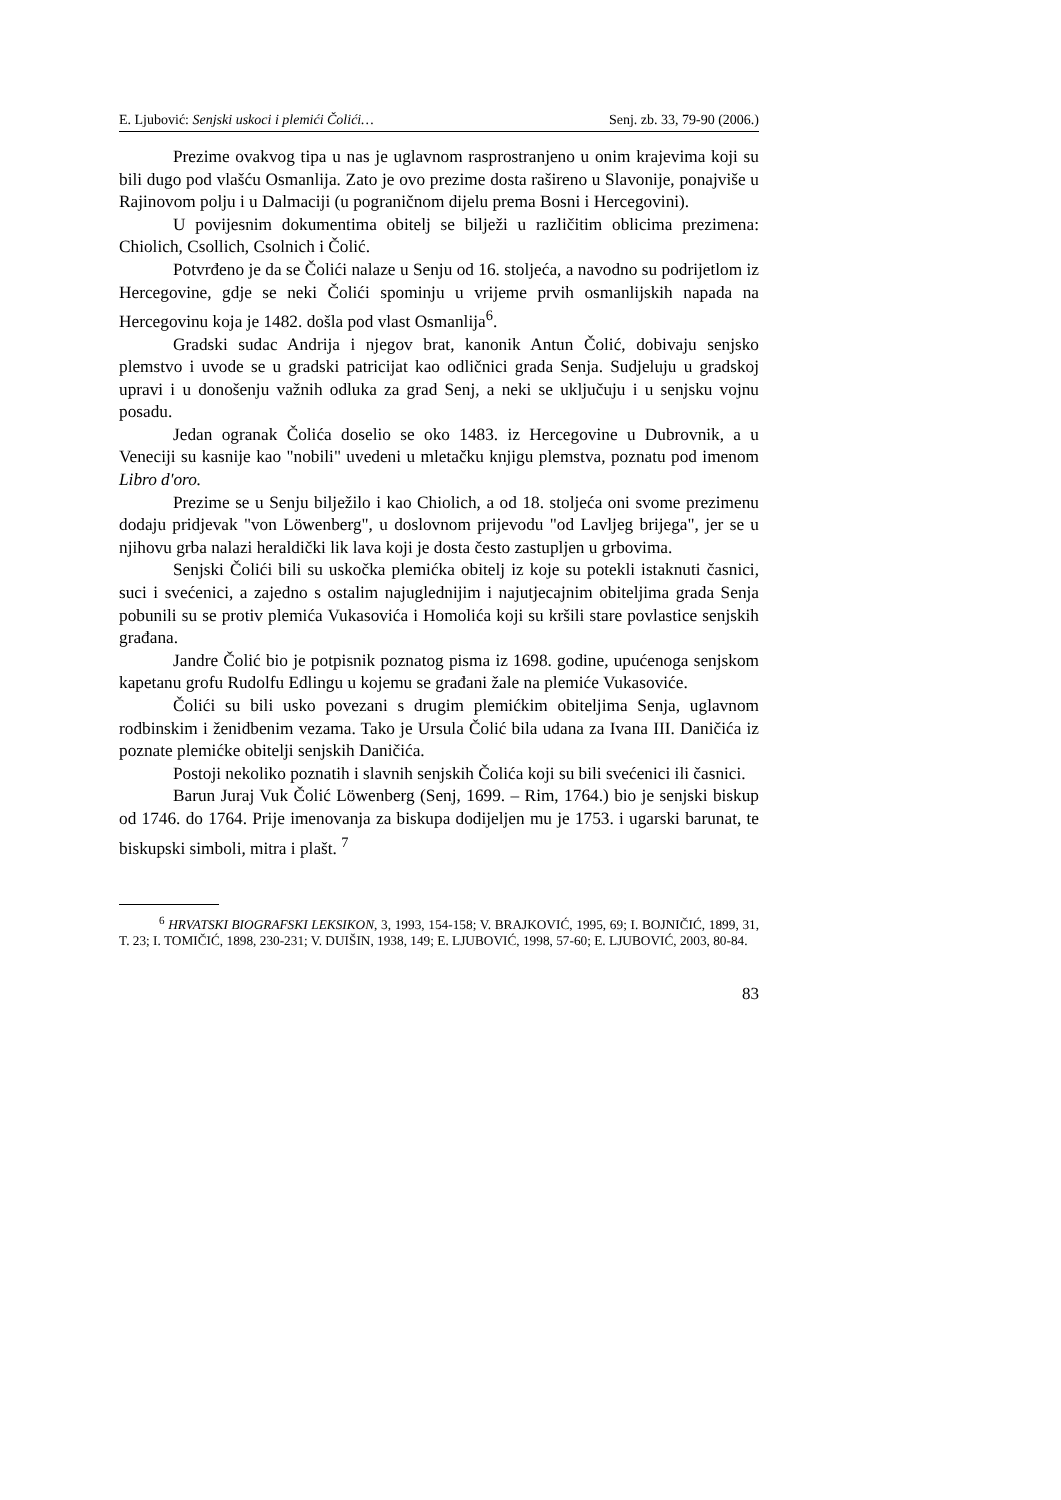E. Ljubović: Senjski uskoci i plemići Čolići… Senj. zb. 33, 79-90 (2006.)
Prezime ovakvog tipa u nas je uglavnom rasprostranjeno u onim krajevima koji su bili dugo pod vlašću Osmanlija. Zato je ovo prezime dosta rašireno u Slavonije, ponajviše u Rajinovom polju i u Dalmaciji (u pograničnom dijelu prema Bosni i Hercegovini).
U povijesnim dokumentima obitelj se bilježi u različitim oblicima prezimena: Chiolich, Csollich, Csolnich i Čolić.
Potvrđeno je da se Čolići nalaze u Senju od 16. stoljeća, a navodno su podrijetlom iz Hercegovine, gdje se neki Čolići spominju u vrijeme prvih osmanlijskih napada na Hercegovinu koja je 1482. došla pod vlast Osmanlija<sup>6</sup>.
Gradski sudac Andrija i njegov brat, kanonik Antun Čolić, dobivaju senjsko plemstvo i uvode se u gradski patricijat kao odličnici grada Senja. Sudjeluju u gradskoj upravi i u donošenju važnih odluka za grad Senj, a neki se uključuju i u senjsku vojnu posadu.
Jedan ogranak Čolića doselio se oko 1483. iz Hercegovine u Dubrovnik, a u Veneciji su kasnije kao "nobili" uvedeni u mletačku knjigu plemstva, poznatu pod imenom Libro d'oro.
Prezime se u Senju bilježilo i kao Chiolich, a od 18. stoljeća oni svome prezimenu dodaju pridjevak "von Löwenberg", u doslovnom prijevodu "od Lavljeg brijega", jer se u njihovu grba nalazi heraldički lik lava koji je dosta često zastupljen u grbovima.
Senjski Čolići bili su uskočka plemićka obitelj iz koje su potekli istaknuti časnici, suci i svećenici, a zajedno s ostalim najuglednijim i najutjecajnim obiteljima grada Senja pobunili su se protiv plemića Vukasovića i Homolića koji su kršili stare povlastice senjskih građana.
Jandre Čolić bio je potpisnik poznatog pisma iz 1698. godine, upućenoga senjskom kapetanu grofu Rudolfu Edlingu u kojemu se građani žale na plemiće Vukasoviće.
Čolići su bili usko povezani s drugim plemićkim obiteljima Senja, uglavnom rodbinskim i ženidbenim vezama. Tako je Ursula Čolić bila udana za Ivana III. Daničića iz poznate plemićke obitelji senjskih Daničića.
Postoji nekoliko poznatih i slavnih senjskih Čolića koji su bili svećenici ili časnici.
Barun Juraj Vuk Čolić Löwenberg (Senj, 1699. – Rim, 1764.) bio je senjski biskup od 1746. do 1764. Prije imenovanja za biskupa dodijeljen mu je 1753. i ugarski barunat, te biskupski simboli, mitra i plašt. <sup>7</sup>
<sup>6</sup> HRVATSKI BIOGRAFSKI LEKSIKON, 3, 1993, 154-158; V. BRAJKOVIĆ, 1995, 69; I. BOJNIČIĆ, 1899, 31, T. 23; I. TOMIČIĆ, 1898, 230-231; V. DUIŠIN, 1938, 149; E. LJUBOVIĆ, 1998, 57-60; E. LJUBOVIĆ, 2003, 80-84.
83